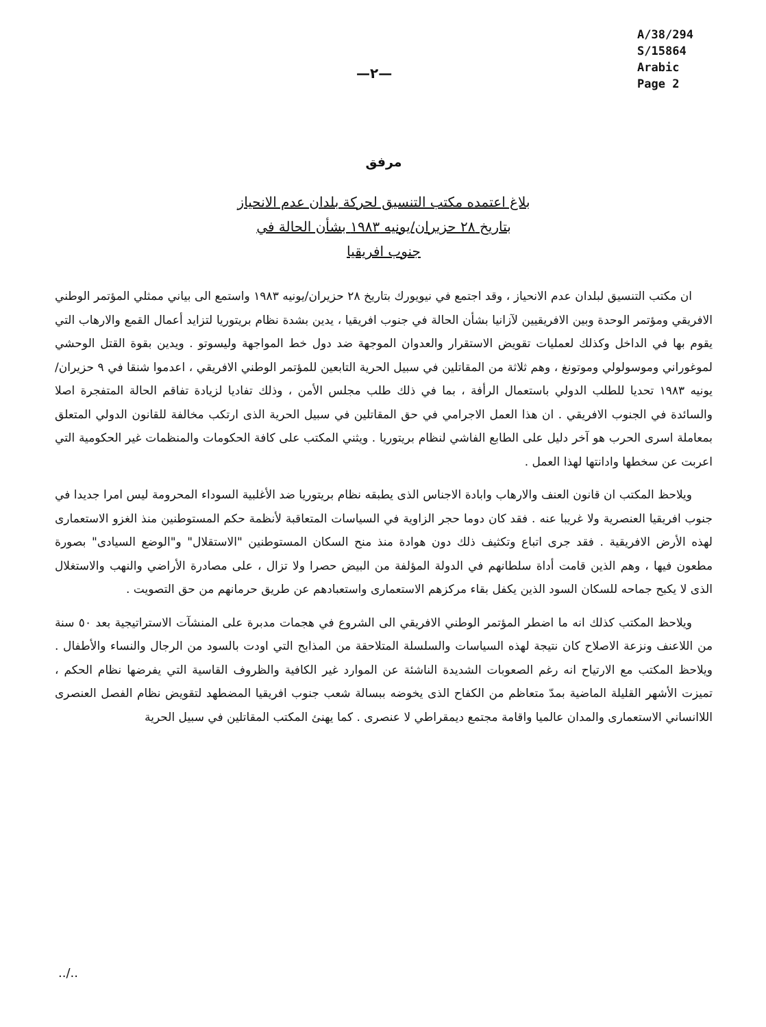A/38/294
S/15864
Arabic
Page 2
—٢—
مرفق
بلاغ اعتمده مكتب التنسيق لحركة بلدان عدم الانحياز
بتاريخ ٢٨ حزيران/يونيه ١٩٨٣ بشأن الحالة في
جنوب افريقيا
ان مكتب التنسيق لبلدان عدم الانحياز ، وقد اجتمع في نيويورك بتاريخ ٢٨ حزيران/يونيه ١٩٨٣ واستمع الى بياني ممثلي المؤتمر الوطني الافريقي ومؤتمر الوحدة وبين الافريقيين لآزانيا بشأن الحالة في جنوب افريقيا ، يدين بشدة نظام بريتوريا لتزايد أعمال القمع والارهاب التي يقوم بها في الداخل وكذلك لعمليات تقويض الاستقرار والعدوان الموجهة ضد دول خط المواجهة وليسوتو . ويدين بقوة القتل الوحشي لموغوراني وموسولولي وموتونغ ، وهم ثلاثة من المقاتلين في سبيل الحرية التابعين للمؤتمر الوطني الافريقي ، اعدموا شنقا في ٩ حزيران/يونيه ١٩٨٣ تحديا للطلب الدولي باستعمال الرأفة ، بما في ذلك طلب مجلس الأمن ، وذلك تفاديا لزيادة تفاقم الحالة المتفجرة اصلا والسائدة في الجنوب الافريقي . ان هذا العمل الاجرامي في حق المقاتلين في سبيل الحرية الذى ارتكب مخالفة للقانون الدولي المتعلق بمعاملة اسرى الحرب هو آخر دليل على الطابع الفاشي لنظام بريتوريا . ويثني المكتب على كافة الحكومات والمنظمات غير الحكومية التي اعربت عن سخطها وادانتها لهذا العمل .
ويلاحظ المكتب ان قانون العنف والارهاب وابادة الاجناس الذى يطبقه نظام بريتوريا ضد الأغلبية السوداء المحرومة ليس امرا جديدا في جنوب افريقيا العنصرية ولا غريبا عنه . فقد كان دوما حجر الزاوية في السياسات المتعاقبة لأنظمة حكم المستوطنين منذ الغزو الاستعمارى لهذه الأرض الافريقية . فقد جرى اتباع وتكثيف ذلك دون هوادة منذ منح السكان المستوطنين "الاستقلال" و"الوضع السيادى" بصورة مطعون فيها ، وهم الذين قامت أداة سلطانهم في الدولة المؤلفة من البيض حصرا ولا تزال ، على مصادرة الأراضي والنهب والاستغلال الذى لا يكبح جماحه للسكان السود الذين يكفل بقاء مركزهم الاستعمارى واستعبادهم عن طريق حرمانهم من حق التصويت .
ويلاحظ المكتب كذلك انه ما اضطر المؤتمر الوطني الافريقي الى الشروع في هجمات مدبرة على المنشآت الاستراتيجية بعد ٥٠ سنة من اللاعنف ونزعة الاصلاح كان نتيجة لهذه السياسات والسلسلة المتلاحقة من المذابح التي اودت بالسود من الرجال والنساء والأطفال . ويلاحظ المكتب مع الارتياح انه رغم الصعوبات الشديدة الناشئة عن الموارد غير الكافية والظروف القاسية التي يفرضها نظام الحكم ، تميزت الأشهر القليلة الماضية بمدّ متعاظم من الكفاح الذى يخوضه ببسالة شعب جنوب افريقيا المضطهد لتقويض نظام الفصل العنصرى اللاانساني الاستعمارى والمدان عالميا واقامة مجتمع ديمقراطي لا عنصرى . كما يهنئ المكتب المقاتلين في سبيل الحرية
../..